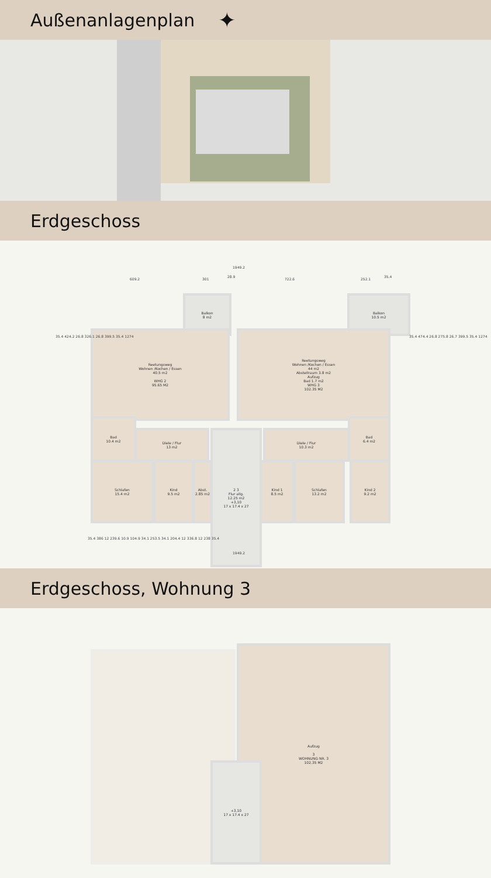Außenanlagenplan ✦
Erdgeschoss
1949.2
609.2 301
28.9
722.6 252.1
35.4
Balkon
8 m2
Balkon
10.5 m2
Reetungsweg
Wohnen /Kochen / Essen
40.5 m2
WHG 2
95.65 M2
Reetungsweg
Wohnen /Kochen / Essen
44 m2
Abstellraum 3.8 m2
Aufzug
Bad 1.7 m2
WHG 3
102.35 M2
Bad
10.4 m2
Diele / Flur
13 m2
2 3
Flur allg.
12.25 m2
+3,10
17 x 17.4 x 27
Diele / Flur
10.3 m2
Bad
6.4 m2
Schlafen
15.4 m2
Kind
9.5 m2
Abst.
2.85 m2
Kind 1
8.5 m2
Schlafen
13.2 m2
Kind 2
9.2 m2
35.4 424.2 26.8 326.1 26.8 399.5 35.4 1274
35.4 474.4 26.8 275.8 26.7 399.5 35.4 1274
35.4 386 12 239.6 10.9 104.9 34.1 253.5 34.1 204.4 12 336.8 12 238 35.4
1949.2
Erdgeschoss, Wohnung 3
Aufzug
3
WOHNUNG NR. 3
102.35 M2
+3,10
17 x 17.4 x 27